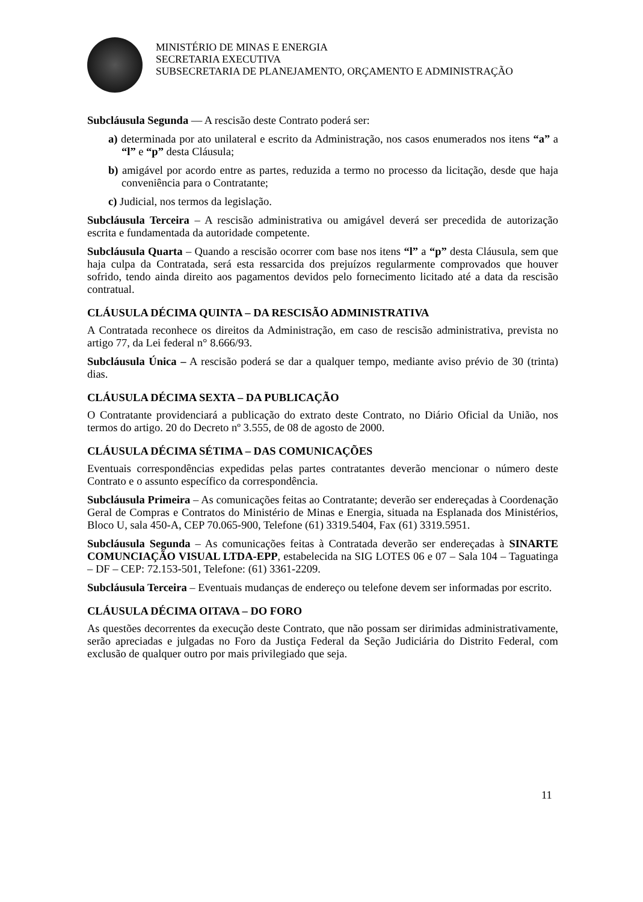MINISTÉRIO DE MINAS E ENERGIA
SECRETARIA EXECUTIVA
SUBSECRETARIA DE PLANEJAMENTO, ORÇAMENTO E ADMINISTRAÇÃO
Subcláusula Segunda — A rescisão deste Contrato poderá ser:
a) determinada por ato unilateral e escrito da Administração, nos casos enumerados nos itens “a” a “l” e “p” desta Cláusula;
b) amigável por acordo entre as partes, reduzida a termo no processo da licitação, desde que haja conveniência para o Contratante;
c) Judicial, nos termos da legislação.
Subcláusula Terceira – A rescisão administrativa ou amigável deverá ser precedida de autorização escrita e fundamentada da autoridade competente.
Subcláusula Quarta – Quando a rescisão ocorrer com base nos itens “l” a “p” desta Cláusula, sem que haja culpa da Contratada, será esta ressarcida dos prejuízos regularmente comprovados que houver sofrido, tendo ainda direito aos pagamentos devidos pelo fornecimento licitado até a data da rescisão contratual.
CLÁUSULA DÉCIMA QUINTA – DA RESCISÃO ADMINISTRATIVA
A Contratada reconhece os direitos da Administração, em caso de rescisão administrativa, prevista no artigo 77, da Lei federal n° 8.666/93.
Subcláusula Única – A rescisão poderá se dar a qualquer tempo, mediante aviso prévio de 30 (trinta) dias.
CLÁUSULA DÉCIMA SEXTA – DA PUBLICAÇÃO
O Contratante providenciará a publicação do extrato deste Contrato, no Diário Oficial da União, nos termos do artigo. 20 do Decreto nº 3.555, de 08 de agosto de 2000.
CLÁUSULA DÉCIMA SÉTIMA – DAS COMUNICAÇÕES
Eventuais correspondências expedidas pelas partes contratantes deverão mencionar o número deste Contrato e o assunto específico da correspondência.
Subcláusula Primeira – As comunicações feitas ao Contratante; deverão ser endereçadas à Coordenação Geral de Compras e Contratos do Ministério de Minas e Energia, situada na Esplanada dos Ministérios, Bloco U, sala 450-A, CEP 70.065-900, Telefone (61) 3319.5404, Fax (61) 3319.5951.
Subcláusula Segunda – As comunicações feitas à Contratada deverão ser endereçadas à SINARTE COMUNCIAÇÃO VISUAL LTDA-EPP, estabelecida na SIG LOTES 06 e 07 – Sala 104 – Taguatinga – DF – CEP: 72.153-501, Telefone: (61) 3361-2209.
Subcláusula Terceira – Eventuais mudanças de endereço ou telefone devem ser informadas por escrito.
CLÁUSULA DÉCIMA OITAVA – DO FORO
As questões decorrentes da execução deste Contrato, que não possam ser dirimidas administrativamente, serão apreciadas e julgadas no Foro da Justiça Federal da Seção Judiciária do Distrito Federal, com exclusão de qualquer outro por mais privilegiado que seja.
11